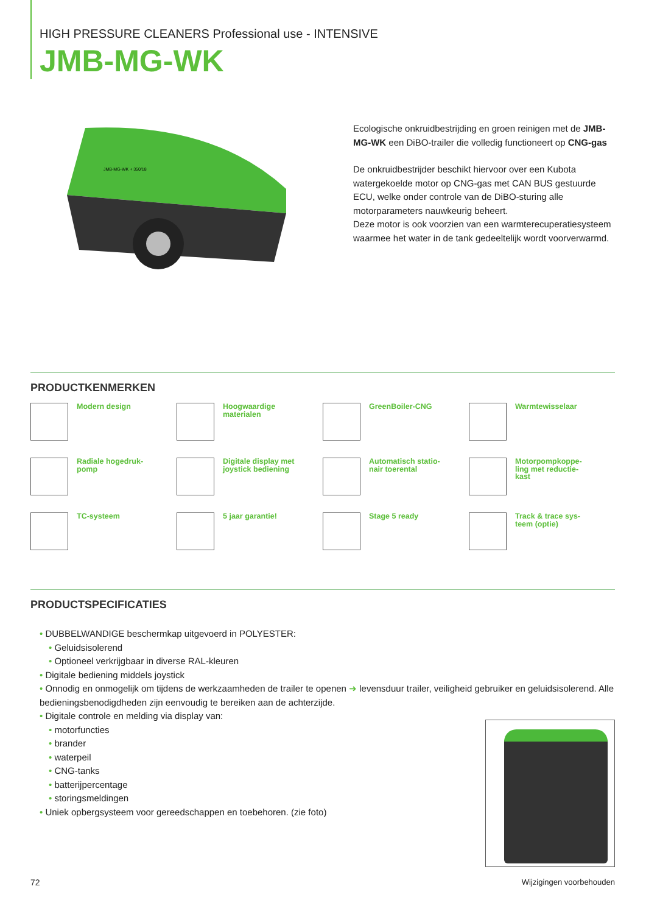HIGH PRESSURE CLEANERS Professional use - INTENSIVE
JMB-MG-WK
JMB-MG-WK + 350/18
Ecologische onkruidbestrijding en groen reinigen met de JMB-MG-WK een DiBO-trailer die volledig functioneert op CNG-gas
De onkruidbestrijder beschikt hiervoor over een Kubota watergekoelde motor op CNG-gas met CAN BUS gestuurde ECU, welke onder controle van de DiBO-sturing alle motorparameters nauwkeurig beheert.
Deze motor is ook voorzien van een warmterecuperatiesysteem waarmee het water in de tank gedeeltelijk wordt voorverwarmd.
PRODUCTKENMERKEN
Modern design
Hoogwaardige
materialen
GreenBoiler-CNG
Warmtewisselaar
Radiale hogedruk-
pomp
Digitale display met
joystick bediening
Automatisch statio-
nair toerental
Motorpompkoppe-
ling met reductie-
kast
TC-systeem
5 jaar garantie!
Stage 5 ready
Track & trace sys-
teem (optie)
PRODUCTSPECIFICATIES
• DUBBELWANDIGE beschermkap uitgevoerd in POLYESTER:
• Geluidsisolerend
• Optioneel verkrijgbaar in diverse RAL-kleuren
• Digitale bediening middels joystick
• Onnodig en onmogelijk om tijdens de werkzaamheden de trailer te openen ➜ levensduur trailer, veiligheid gebruiker en geluidsisolerend. Alle bedieningsbenodigdheden zijn eenvoudig te bereiken aan de achterzijde.
• Digitale controle en melding via display van:
• motorfuncties
• brander
• waterpeil
• CNG-tanks
• batterijpercentage
• storingsmeldingen
• Uniek opbergsysteem voor gereedschappen en toebehoren. (zie foto)
72 Wijzigingen voorbehouden